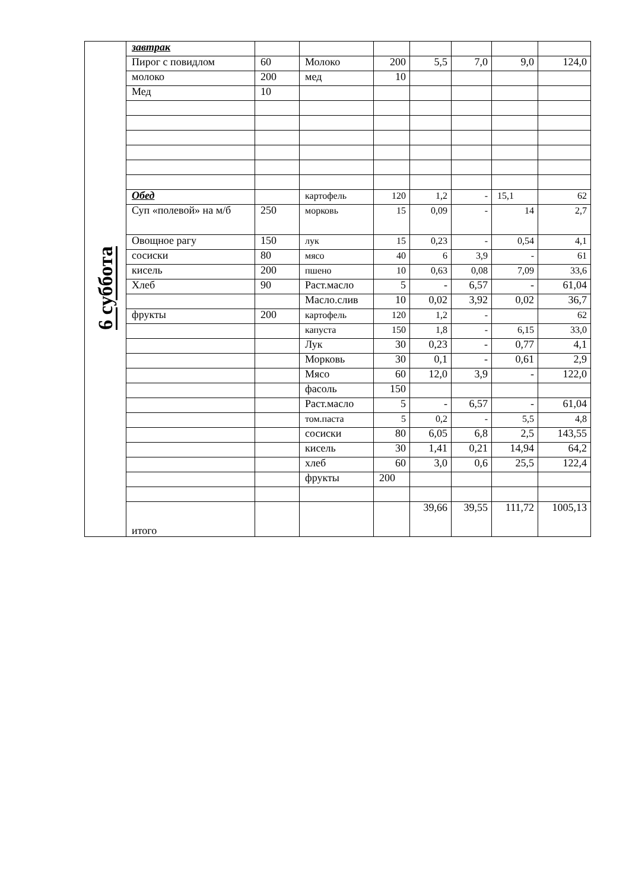| 6 суббота | завтрак | | | | | | | |
| | Пирог с повидлом | 60 | Молоко | 200 | 5,5 | 7,0 | 9,0 | 124,0 |
| | молоко | 200 | мед | 10 | | | | |
| | Мед | 10 | | | | | | |
| | Обед | | картофель | 120 | 1,2 | - | 15,1 | 62 |
| | Суп «полевой» на м/б | 250 | морковь | 15 | 0,09 | - | 14 | 2,7 |
| | Овощное рагу | 150 | лук | 15 | 0,23 | - | 0,54 | 4,1 |
| | сосиски | 80 | мясо | 40 | 6 | 3,9 | - | 61 |
| | кисель | 200 | пшено | 10 | 0,63 | 0,08 | 7,09 | 33,6 |
| | Хлеб | 90 | Раст.масло | 5 | - | 6,57 | - | 61,04 |
| | | | Масло.слив | 10 | 0,02 | 3,92 | 0,02 | 36,7 |
| | фрукты | 200 | картофель | 120 | 1,2 | - | | 62 |
| | | | капуста | 150 | 1,8 | - | 6,15 | 33,0 |
| | | | Лук | 30 | 0,23 | - | 0,77 | 4,1 |
| | | | Морковь | 30 | 0,1 | - | 0,61 | 2,9 |
| | | | Мясо | 60 | 12,0 | 3,9 | - | 122,0 |
| | | | фасоль | 150 | | | | |
| | | | Раст.масло | 5 | - | 6,57 | - | 61,04 |
| | | | том.паста | 5 | 0,2 | - | 5,5 | 4,8 |
| | | | сосиски | 80 | 6,05 | 6,8 | 2,5 | 143,55 |
| | | | кисель | 30 | 1,41 | 0,21 | 14,94 | 64,2 |
| | | | хлеб | 60 | 3,0 | 0,6 | 25,5 | 122,4 |
| | | | фрукты | 200 | | | | |
| | итого | | | | 39,66 | 39,55 | 111,72 | 1005,13 |